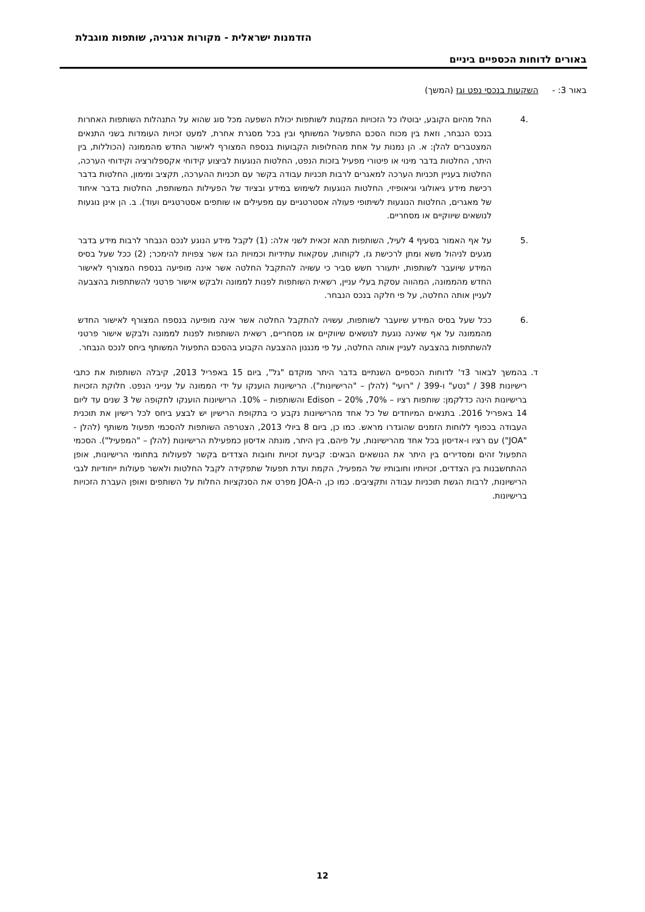הזדמנות ישראלית - מקורות אנרגיה, שותפות מוגבלת
באורים לדוחות הכספיים ביניים
באור 3: - השקעות בנכסי נפט וגז (המשך)
.4 החל מהיום הקובע, יבוטלו כל הזכויות המקנות לשותפות יכולת השפעה מכל סוג שהוא על התנהלות השותפות האחרות בנכס הנבחר, וזאת בין מכוח הסכם התפעול המשותף ובין בכל מסגרת אחרת, למעט זכויות העומדות בשני התנאים המצטברים להלן: א. הן נמנות על אחת מהחלופות הקבועות בנספח המצורף לאישור החדש מהממונה (הכוללות, בין היתר, החלטות בדבר מינוי או פיטורי מפעיל בזכות הנפט, החלטות הנוגעות לביצוע קידוחי אקספלורציה וקידוחי הערכה, החלטות בעניין תכניות הערכה למאגרים לרבות תכניות עבודה בקשר עם תכניות ההערכה, תקציב ומימון, החלטות בדבר רכישת מידע גיאולוגי וגיאופיזי, החלטות הנוגעות לשימוש במידע ובציוד של הפעילות המשותפת, החלטות בדבר איחוד של מאגרים, החלטות הנוגעות לשיתופי פעולה אסטרטגיים עם מפעילים או שותפים אסטרטגיים ועוד). ב. הן אינן נוגעות לנושאים שיווקיים או מסחריים.
.5 על אף האמור בסעיף 4 לעיל, השותפות תהא זכאית לשני אלה: (1) לקבל מידע הנוגע לנכס הנבחר לרבות מידע בדבר מגעים לניהול משא ומתן לרכישת גז, לקוחות, עסקאות עתידיות וכמויות הגז אשר צפויות להימכר; (2) ככל שעל בסיס המידע שיועבר לשותפות, יתעורר חשש סביר כי עשויה להתקבל החלטה אשר אינה מופיעה בנספח המצורף לאישור החדש מהממונה, המהווה עסקת בעלי עניין, רשאית השותפות לפנות לממונה ולבקש אישור פרטני להשתתפות בהצבעה לעניין אותה החלטה, על פי חלקה בנכס הנבחר.
.6 ככל שעל בסיס המידע שיועבר לשותפות, עשויה להתקבל החלטה אשר אינה מופיעה בנספח המצורף לאישור החדש מהממונה על אף שאינה נוגעת לנושאים שיווקיים או מסחריים, רשאית השותפות לפנות לממונה ולבקש אישור פרטני להשתתפות בהצבעה לעניין אותה החלטה, על פי מנגנון ההצבעה הקבוע בהסכם התפעול המשותף ביחס לנכס הנבחר.
ד. בהמשך לבאור 3ד' לדוחות הכספיים השנתיים בדבר היתר מוקדם "גל", ביום 15 באפריל 2013, קיבלה השותפות את כתבי רישיונות 398 / "נטע" ו-399 / "רועי" (להלן – "הרישיונות"). הרישיונות הוענקו על ידי הממונה על ענייני הנפט. חלוקת הזכויות ברישיונות הינה כדלקמן: שותפות רציו – 70%, Edison – 20% והשותפות – 10%. הרישיונות הוענקו לתקופה של 3 שנים עד ליום 14 באפריל 2016. בתנאים המיוחדים של כל אחד מהרישיונות נקבע כי בתקופת הרישיון יש לבצע ביחס לכל רישיון את תוכנית העבודה בכפוף ללוחות הזמנים שהוגדרו מראש. כמו כן, ביום 8 ביולי 2013, הצטרפה השותפות להסכמי תפעול משותף (להלן - "JOA") עם רציו ו-אדיסון בכל אחד מהרישיונות, על פיהם, בין היתר, מונתה אדיסון כמפעילת הרישיונות (להלן – "המפעיל"). הסכמי התפעול זהים ומסדירים בין היתר את הנושאים הבאים: קביעת זכויות וחובות הצדדים בקשר לפעולות בתחומי הרישיונות, אופן ההתחשבנות בין הצדדים, זכויותיו וחובותיו של המפעיל, הקמת ועדת תפעול שתפקידה לקבל החלטות ולאשר פעולות ייחודיות לגבי הרישיונות, לרבות הגשת תוכניות עבודה ותקציבים. כמו כן, ה-JOA מפרט את הסנקציות החלות על השותפים ואופן העברת הזכויות ברישיונות.
12